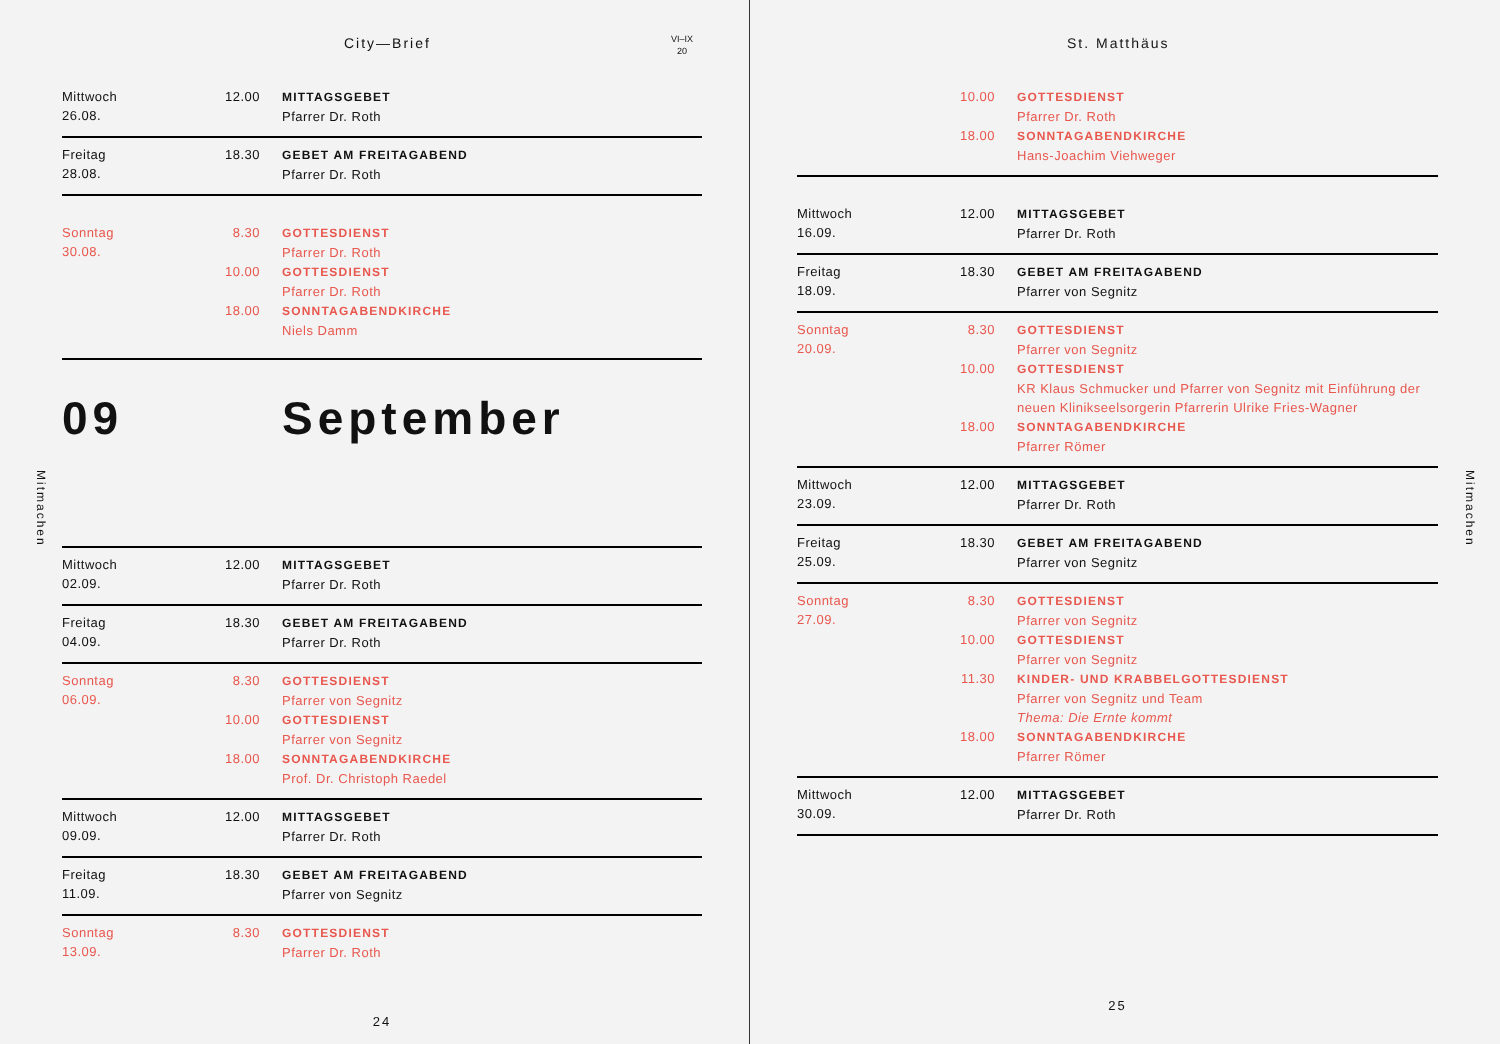Mitmachen
City—Brief VI–IX
20
Mittwoch
26.08.
| 12.00 | MITTAGSGEBET Pfarrer Dr. Roth |
Freitag
28.08.
| 18.30 | GEBET AM FREITAGABEND Pfarrer Dr. Roth |
Sonntag
30.08.
| 8.30 | GOTTESDIENST Pfarrer Dr. Roth |
| 10.00 | GOTTESDIENST Pfarrer Dr. Roth |
| 18.00 | SONNTAGABENDKIRCHE Niels Damm |
09 September
Mittwoch
02.09.
| 12.00 | MITTAGSGEBET Pfarrer Dr. Roth |
Freitag
04.09.
| 18.30 | GEBET AM FREITAGABEND Pfarrer Dr. Roth |
Sonntag
06.09.
| 8.30 | GOTTESDIENST Pfarrer von Segnitz |
| 10.00 | GOTTESDIENST Pfarrer von Segnitz |
| 18.00 | SONNTAGABENDKIRCHE Prof. Dr. Christoph Raedel |
Mittwoch
09.09.
| 12.00 | MITTAGSGEBET Pfarrer Dr. Roth |
Freitag
11.09.
| 18.30 | GEBET AM FREITAGABEND Pfarrer von Segnitz |
Sonntag
13.09.
| 8.30 | GOTTESDIENST Pfarrer Dr. Roth |
24
St. Matthäus
| 10.00 | GOTTESDIENST Pfarrer Dr. Roth |
| 18.00 | SONNTAGABENDKIRCHE Hans-Joachim Viehweger |
Mittwoch
16.09.
| 12.00 | MITTAGSGEBET Pfarrer Dr. Roth |
Freitag
18.09.
| 18.30 | GEBET AM FREITAGABEND Pfarrer von Segnitz |
Sonntag
20.09.
| 8.30 | GOTTESDIENST Pfarrer von Segnitz |
| 10.00 | GOTTESDIENST KR Klaus Schmucker und Pfarrer von Segnitz mit Einführung der neuen Klinikseelsorgerin Pfarrerin Ulrike Fries-Wagner |
| 18.00 | SONNTAGABENDKIRCHE Pfarrer Römer |
Mittwoch
23.09.
| 12.00 | MITTAGSGEBET Pfarrer Dr. Roth |
Freitag
25.09.
| 18.30 | GEBET AM FREITAGABEND Pfarrer von Segnitz |
Sonntag
27.09.
| 8.30 | GOTTESDIENST Pfarrer von Segnitz |
| 10.00 | GOTTESDIENST Pfarrer von Segnitz |
| 11.30 | KINDER- UND KRABBELGOTTESDIENST Pfarrer von Segnitz und Team Thema: Die Ernte kommt |
| 18.00 | SONNTAGABENDKIRCHE Pfarrer Römer |
Mittwoch
30.09.
| 12.00 | MITTAGSGEBET Pfarrer Dr. Roth |
25
Mitmachen